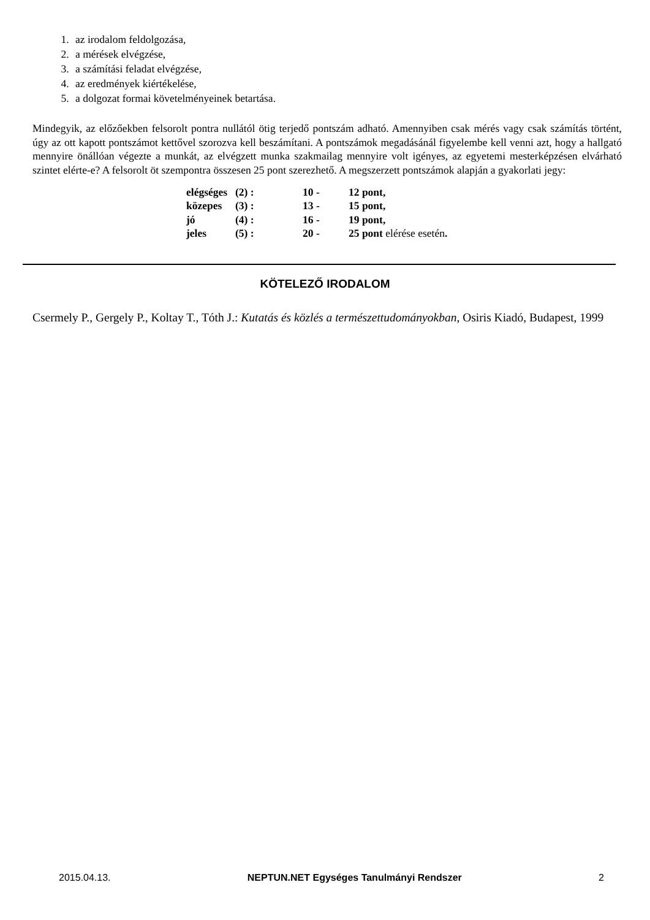1. az irodalom feldolgozása,
2. a mérések elvégzése,
3. a számítási feladat elvégzése,
4. az eredmények kiértékelése,
5. a dolgozat formai követelményeinek betartása.
Mindegyik, az előzőekben felsorolt pontra nullától ötig terjedő pontszám adható. Amennyiben csak mérés vagy csak számítás történt, úgy az ott kapott pontszámot kettővel szorozva kell beszámítani. A pontszámok megadásánál figyelembe kell venni azt, hogy a hallgató mennyire önállóan végezte a munkát, az elvégzett munka szakmailag mennyire volt igényes, az egyetemi mesterképzésen elvárható szintet elérte-e? A felsorolt öt szempontra összesen 25 pont szerezhető. A megszerzett pontszámok alapján a gyakorlati jegy:
| elégséges | (2) : | 10 - | 12 pont, |
| közepes | (3) : | 13 - | 15 pont, |
| jó | (4) : | 16 - | 19 pont, |
| jeles | (5) : | 20 - | 25 pont elérése esetén . |
KÖTELEZŐ IRODALOM
Csermely P., Gergely P., Koltay T., Tóth J.: Kutatás és közlés a természettudományokban, Osiris Kiadó, Budapest, 1999
2015.04.13. NEPTUN.NET Egységes Tanulmányi Rendszer 2